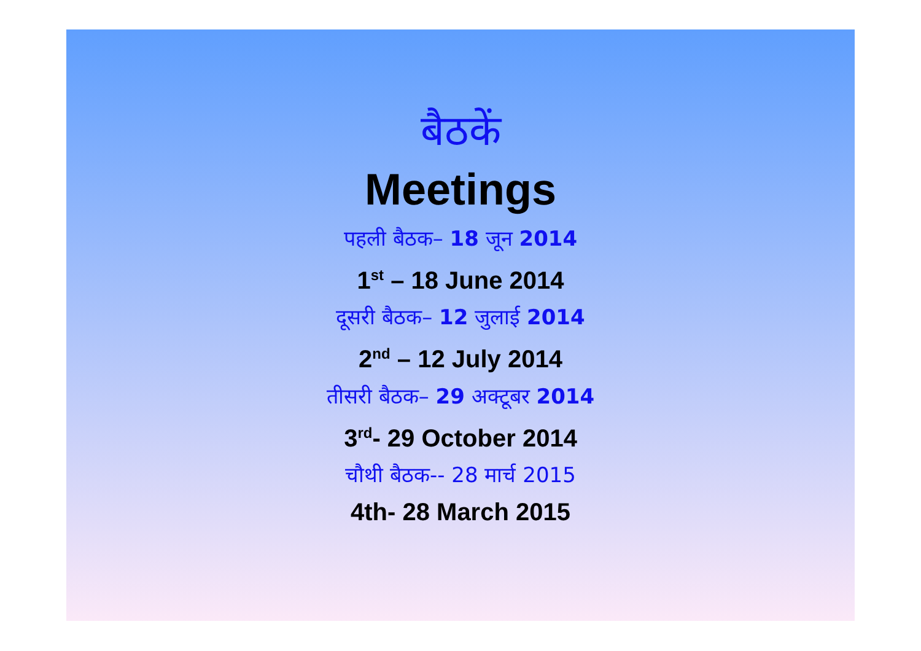बैठकें
Meetings
पहली बैठक– 18 जून 2014
1<sup>st</sup> – 18 June 2014
दूसरी बैठक– 12 जुलाई 2014
2<sup>nd</sup> – 12 July 2014
तीसरी बैठक– 29 अक्टूबर 2014
3<sup>rd</sup>- 29 October 2014
चौथी बैठक-- 28 मार्च 2015
4th- 28 March 2015